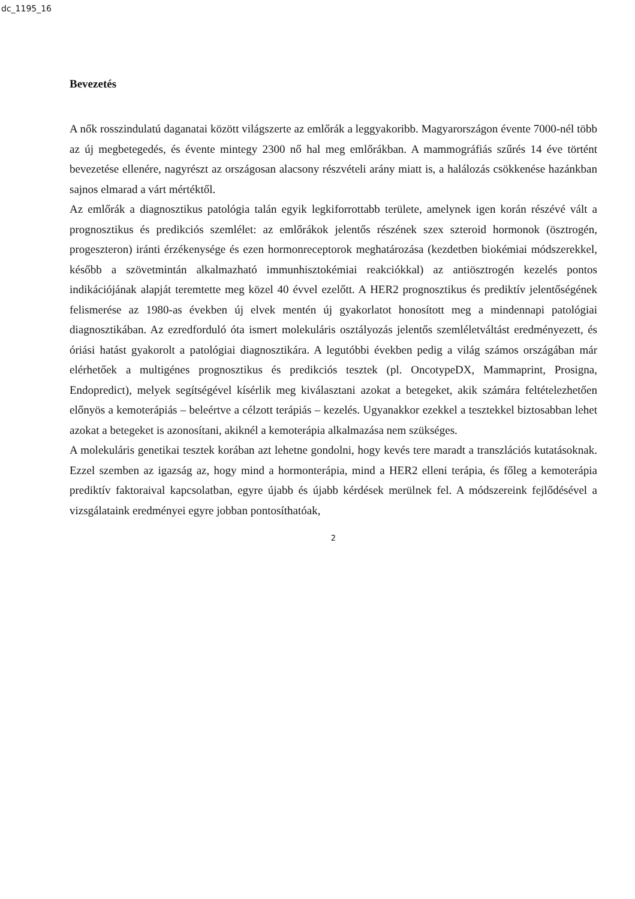dc_1195_16
Bevezetés
A nők rosszindulatú daganatai között világszerte az emlőrák a leggyakoribb. Magyarországon évente 7000-nél több az új megbetegedés, és évente mintegy 2300 nő hal meg emlőrákban. A mammográfiás szűrés 14 éve történt bevezetése ellenére, nagyrészt az országosan alacsony részvételi arány miatt is, a halálozás csökkenése hazánkban sajnos elmarad a várt mértéktől.
Az emlőrák a diagnosztikus patológia talán egyik legkiforrottabb területe, amelynek igen korán részévé vált a prognosztikus és predikciós szemlélet: az emlőrákok jelentős részének szex szteroid hormonok (ösztrogén, progeszteron) iránti érzékenysége és ezen hormonreceptorok meghatározása (kezdetben biokémiai módszerekkel, később a szövetmintán alkalmazható immunhisztokémiai reakciókkal) az antiösztrogén kezelés pontos indikációjának alapját teremtette meg közel 40 évvel ezelőtt. A HER2 prognosztikus és prediktív jelentőségének felismerése az 1980-as években új elvek mentén új gyakorlatot honosított meg a mindennapi patológiai diagnosztikában. Az ezredforduló óta ismert molekuláris osztályozás jelentős szemléletváltást eredményezett, és óriási hatást gyakorolt a patológiai diagnosztikára. A legutóbbi években pedig a világ számos országában már elérhetőek a multigénes prognosztikus és predikciós tesztek (pl. OncotypeDX, Mammaprint, Prosigna, Endopredict), melyek segítségével kísérlik meg kiválasztani azokat a betegeket, akik számára feltételezhetően előnyös a kemoterápiás – beleértve a célzott terápiás – kezelés. Ugyanakkor ezekkel a tesztekkel biztosabban lehet azokat a betegeket is azonosítani, akiknél a kemoterápia alkalmazása nem szükséges.
A molekuláris genetikai tesztek korában azt lehetne gondolni, hogy kevés tere maradt a transzlációs kutatásoknak. Ezzel szemben az igazság az, hogy mind a hormonterápia, mind a HER2 elleni terápia, és főleg a kemoterápia prediktív faktoraival kapcsolatban, egyre újabb és újabb kérdések merülnek fel. A módszereink fejlődésével a vizsgálataink eredményei egyre jobban pontosíthatóak,
2